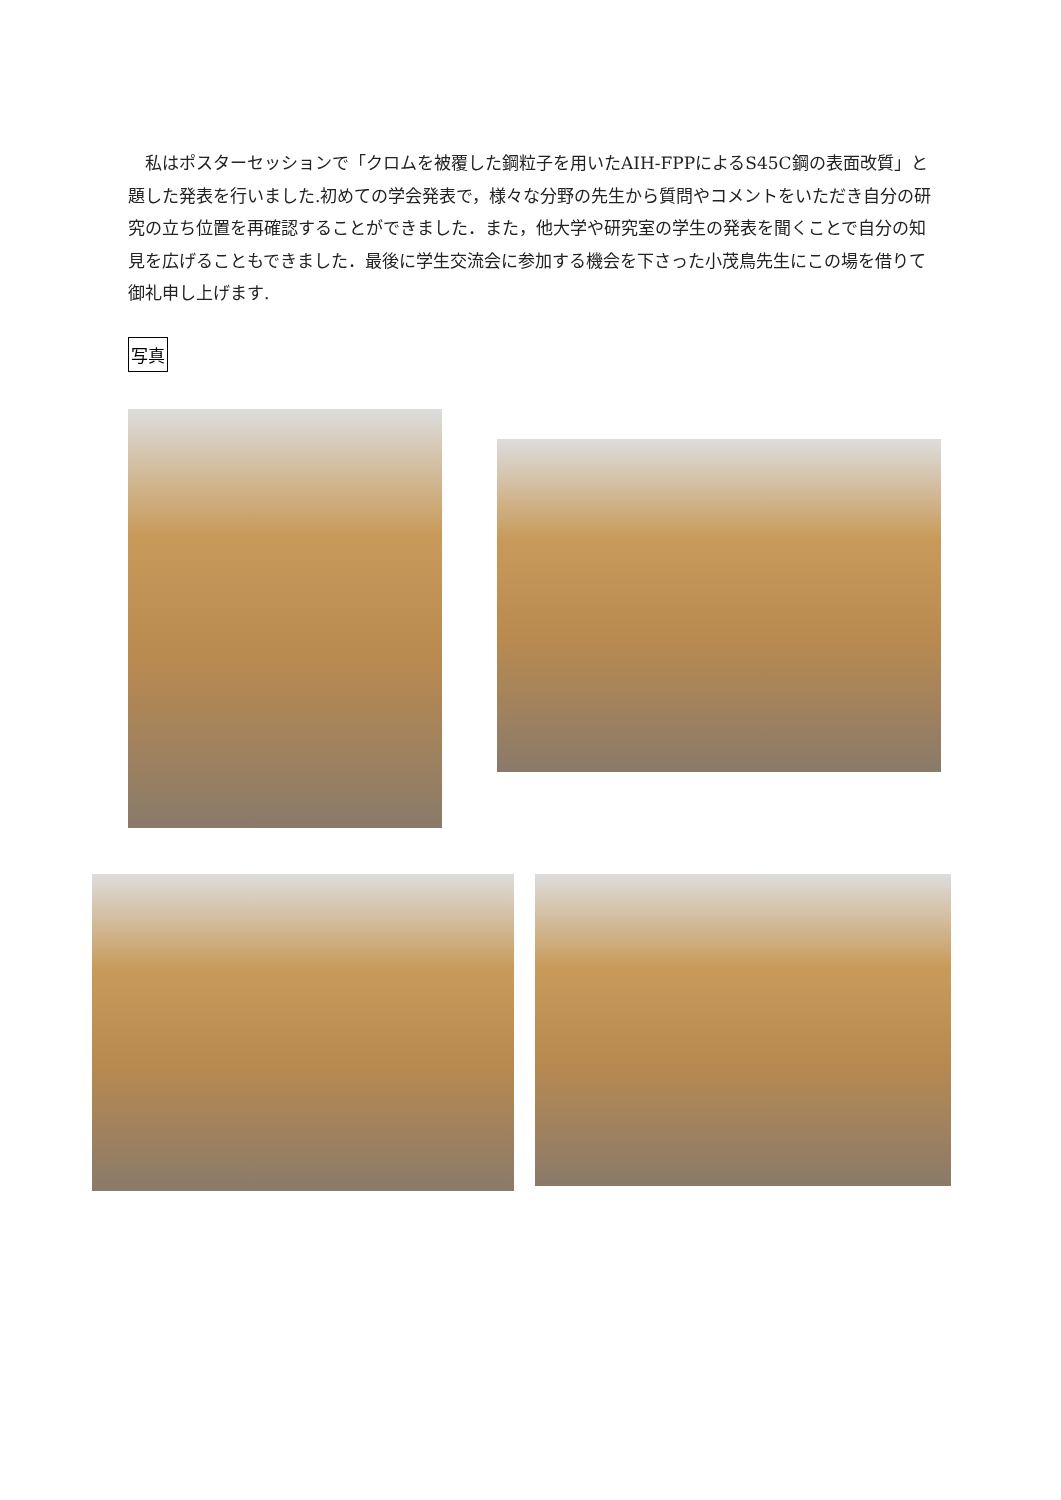私はポスターセッションで「クロムを被覆した鋼粒子を用いたAIH-FPPによるS45C鋼の表面改質」と題した発表を行いました.初めての学会発表で，様々な分野の先生から質問やコメントをいただき自分の研究の立ち位置を再確認することができました．また，他大学や研究室の学生の発表を聞くことで自分の知見を広げることもできました．最後に学生交流会に参加する機会を下さった小茂鳥先生にこの場を借りて御礼申し上げます.
写真